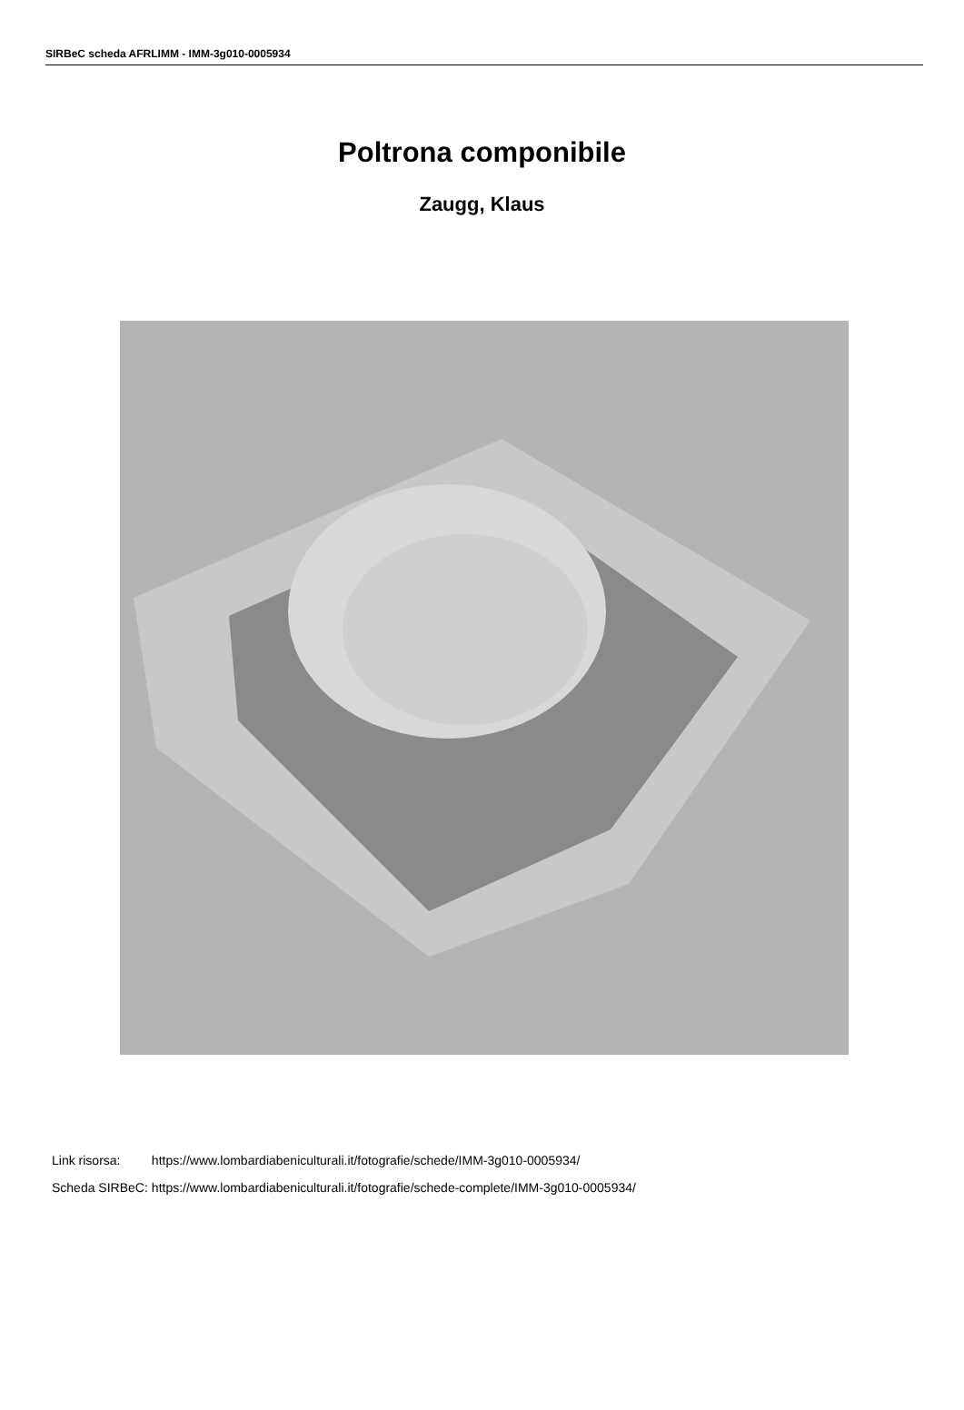SIRBeC scheda AFRLIMM - IMM-3g010-0005934
Poltrona componibile
Zaugg, Klaus
| Link risorsa: | https://www.lombardiabeniculturali.it/fotografie/schede/IMM-3g010-0005934/ |
| Scheda SIRBeC: | https://www.lombardiabeniculturali.it/fotografie/schede-complete/IMM-3g010-0005934/ |